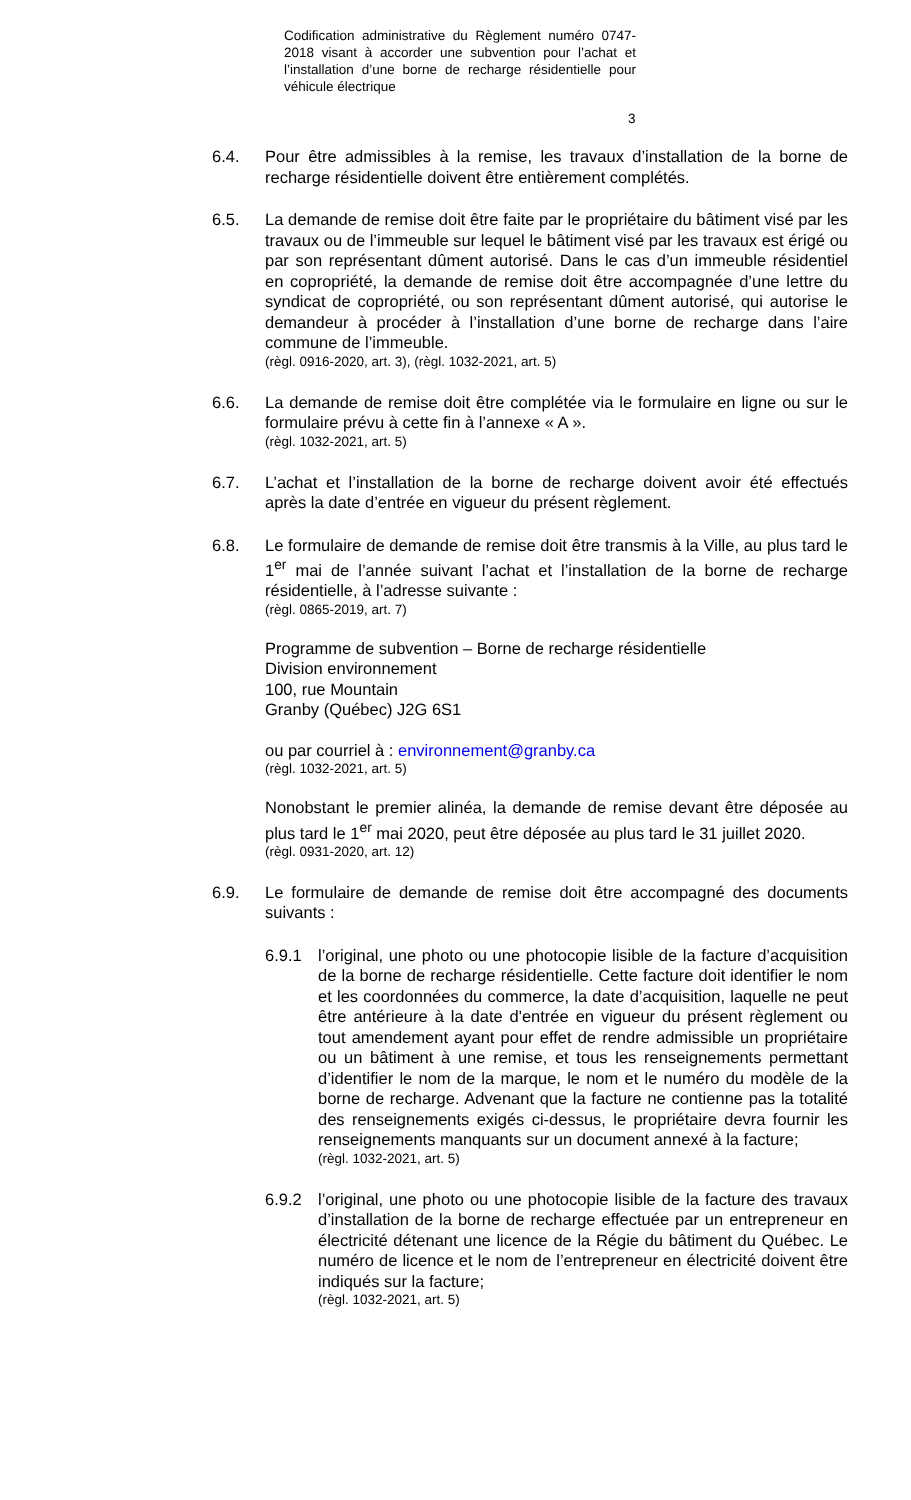Codification administrative du Règlement numéro 0747-2018 visant à accorder une subvention pour l’achat et l’installation d’une borne de recharge résidentielle pour véhicule électrique
3
6.4. Pour être admissibles à la remise, les travaux d’installation de la borne de recharge résidentielle doivent être entièrement complétés.
6.5. La demande de remise doit être faite par le propriétaire du bâtiment visé par les travaux ou de l’immeuble sur lequel le bâtiment visé par les travaux est érigé ou par son représentant dûment autorisé. Dans le cas d’un immeuble résidentiel en copropriété, la demande de remise doit être accompagnée d’une lettre du syndicat de copropriété, ou son représentant dûment autorisé, qui autorise le demandeur à procéder à l’installation d’une borne de recharge dans l’aire commune de l’immeuble.
(règl. 0916-2020, art. 3), (règl. 1032-2021, art. 5)
6.6. La demande de remise doit être complétée via le formulaire en ligne ou sur le formulaire prévu à cette fin à l’annexe « A ».
(règl. 1032-2021, art. 5)
6.7. L’achat et l’installation de la borne de recharge doivent avoir été effectués après la date d’entrée en vigueur du présent règlement.
6.8. Le formulaire de demande de remise doit être transmis à la Ville, au plus tard le 1<sup>er</sup> mai de l’année suivant l’achat et l’installation de la borne de recharge résidentielle, à l’adresse suivante :
(règl. 0865-2019, art. 7)
Programme de subvention – Borne de recharge résidentielle
Division environnement
100, rue Mountain
Granby (Québec) J2G 6S1
ou par courriel à : environnement@granby.ca
(règl. 1032-2021, art. 5)
Nonobstant le premier alinéa, la demande de remise devant être déposée au plus tard le 1<sup>er</sup> mai 2020, peut être déposée au plus tard le 31 juillet 2020.
(règl. 0931-2020, art. 12)
6.9. Le formulaire de demande de remise doit être accompagné des documents suivants :
6.9.1 l’original, une photo ou une photocopie lisible de la facture d’acquisition de la borne de recharge résidentielle. Cette facture doit identifier le nom et les coordonnées du commerce, la date d’acquisition, laquelle ne peut être antérieure à la date d'entrée en vigueur du présent règlement ou tout amendement ayant pour effet de rendre admissible un propriétaire ou un bâtiment à une remise, et tous les renseignements permettant d’identifier le nom de la marque, le nom et le numéro du modèle de la borne de recharge. Advenant que la facture ne contienne pas la totalité des renseignements exigés ci-dessus, le propriétaire devra fournir les renseignements manquants sur un document annexé à la facture;
(règl. 1032-2021, art. 5)
6.9.2 l’original, une photo ou une photocopie lisible de la facture des travaux d’installation de la borne de recharge effectuée par un entrepreneur en électricité détenant une licence de la Régie du bâtiment du Québec. Le numéro de licence et le nom de l’entrepreneur en électricité doivent être indiqués sur la facture;
(règl. 1032-2021, art. 5)